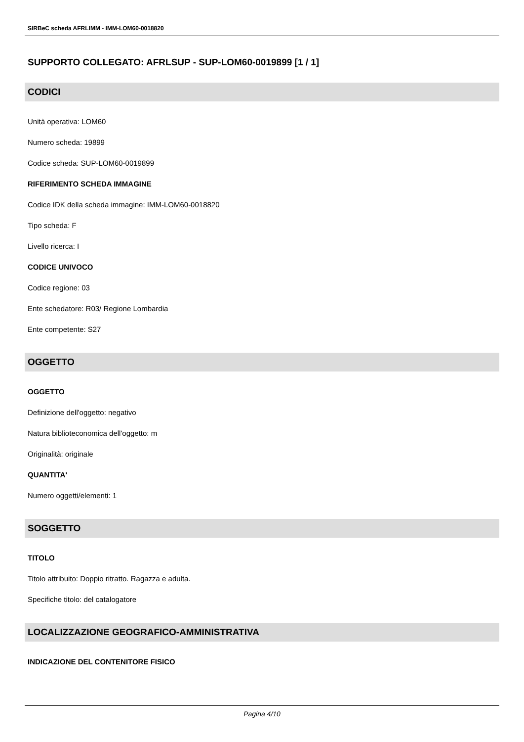SIRBeC scheda AFRLIMM - IMM-LOM60-0018820
SUPPORTO COLLEGATO: AFRLSUP - SUP-LOM60-0019899 [1 / 1]
CODICI
Unità operativa: LOM60
Numero scheda: 19899
Codice scheda: SUP-LOM60-0019899
RIFERIMENTO SCHEDA IMMAGINE
Codice IDK della scheda immagine: IMM-LOM60-0018820
Tipo scheda: F
Livello ricerca: I
CODICE UNIVOCO
Codice regione: 03
Ente schedatore: R03/ Regione Lombardia
Ente competente: S27
OGGETTO
OGGETTO
Definizione dell'oggetto: negativo
Natura biblioteconomica dell'oggetto: m
Originalità: originale
QUANTITA'
Numero oggetti/elementi: 1
SOGGETTO
TITOLO
Titolo attribuito: Doppio ritratto. Ragazza e adulta.
Specifiche titolo: del catalogatore
LOCALIZZAZIONE GEOGRAFICO-AMMINISTRATIVA
INDICAZIONE DEL CONTENITORE FISICO
Pagina 4/10